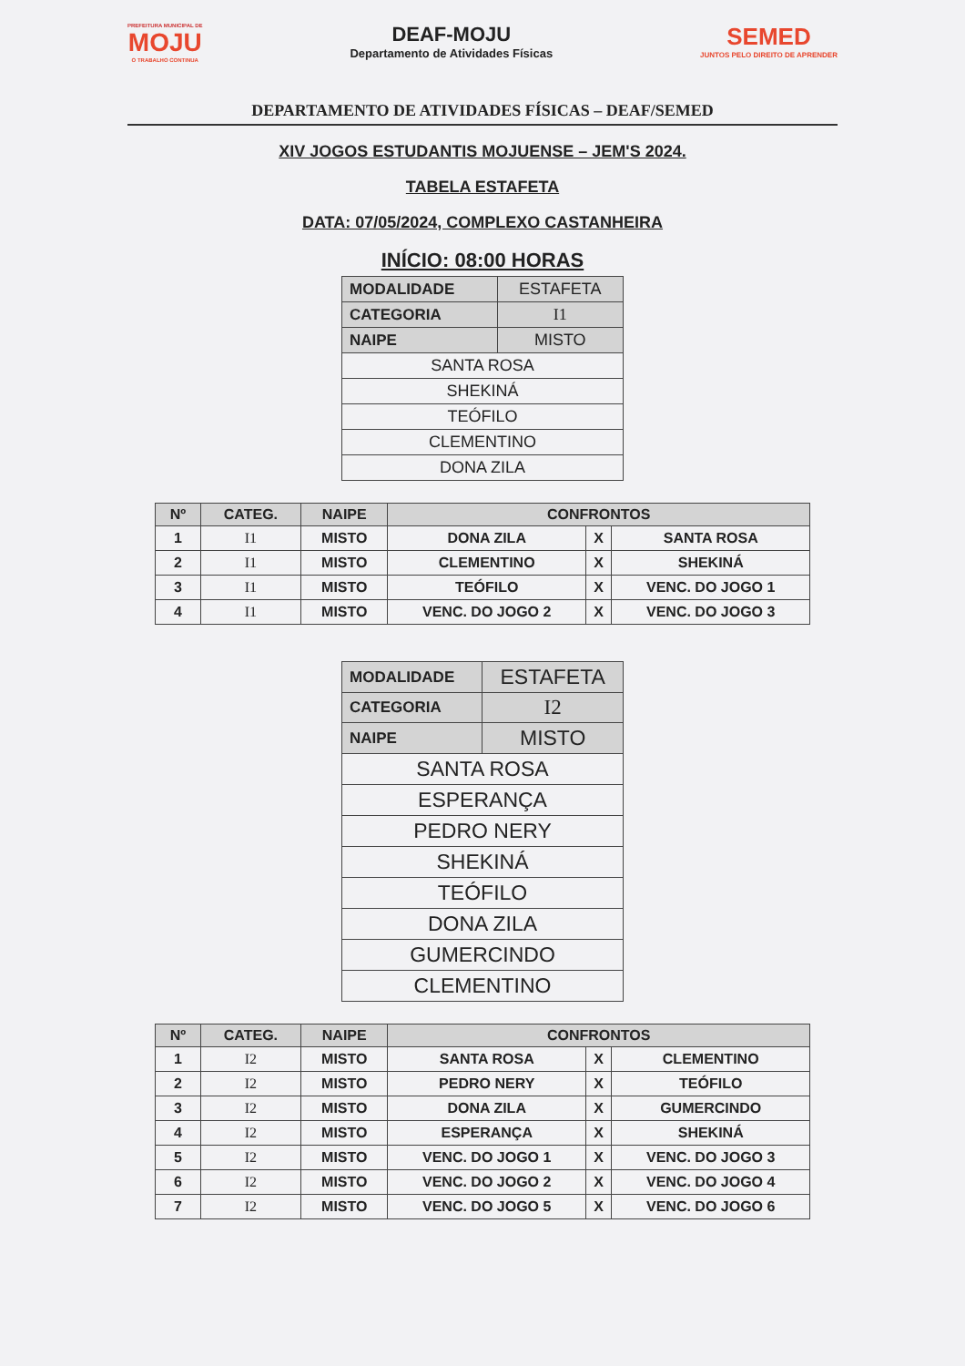PREFEITURA MUNICIPAL DE
MOJU
O TRABALHO CONTINUA
DEAF-MOJU
Departamento de Atividades Físicas
SEMED
JUNTOS PELO DIREITO DE APRENDER
DEPARTAMENTO DE ATIVIDADES FÍSICAS – DEAF/SEMED
XIV JOGOS ESTUDANTIS MOJUENSE – JEM'S 2024.
TABELA ESTAFETA
DATA: 07/05/2024, COMPLEXO CASTANHEIRA
INÍCIO: 08:00 HORAS
| MODALIDADE | ESTAFETA |
| CATEGORIA | I1 |
| NAIPE | MISTO |
| SANTA ROSA | |
| SHEKINÁ | |
| TEÓFILO | |
| CLEMENTINO | |
| DONA ZILA | |
| Nº | CATEG. | NAIPE | CONFRONTOS | | |
| --- | --- | --- | --- | --- | --- |
| 1 | I1 | MISTO | DONA ZILA | X | SANTA ROSA |
| 2 | I1 | MISTO | CLEMENTINO | X | SHEKINÁ |
| 3 | I1 | MISTO | TEÓFILO | X | VENC. DO JOGO 1 |
| 4 | I1 | MISTO | VENC. DO JOGO 2 | X | VENC. DO JOGO 3 |
| MODALIDADE | ESTAFETA |
| CATEGORIA | I2 |
| NAIPE | MISTO |
| SANTA ROSA | |
| ESPERANÇA | |
| PEDRO NERY | |
| SHEKINÁ | |
| TEÓFILO | |
| DONA ZILA | |
| GUMERCINDO | |
| CLEMENTINO | |
| Nº | CATEG. | NAIPE | CONFRONTOS | | |
| --- | --- | --- | --- | --- | --- |
| 1 | I2 | MISTO | SANTA ROSA | X | CLEMENTINO |
| 2 | I2 | MISTO | PEDRO NERY | X | TEÓFILO |
| 3 | I2 | MISTO | DONA ZILA | X | GUMERCINDO |
| 4 | I2 | MISTO | ESPERANÇA | X | SHEKINÁ |
| 5 | I2 | MISTO | VENC. DO JOGO 1 | X | VENC. DO JOGO 3 |
| 6 | I2 | MISTO | VENC. DO JOGO 2 | X | VENC. DO JOGO 4 |
| 7 | I2 | MISTO | VENC. DO JOGO 5 | X | VENC. DO JOGO 6 |